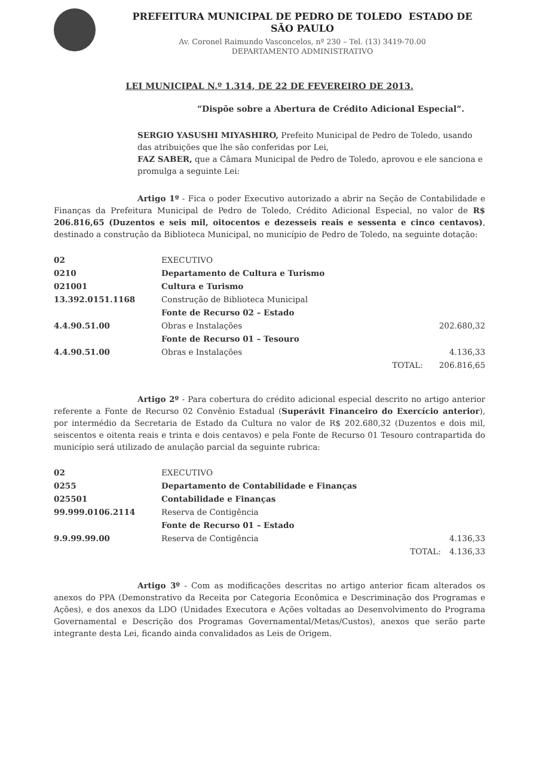PREFEITURA MUNICIPAL DE PEDRO DE TOLEDO ESTADO DE SÃO PAULO
Av. Coronel Raimundo Vasconcelos, nº 230 – Tel. (13) 3419-70.00
DEPARTAMENTO ADMINISTRATIVO
LEI MUNICIPAL N.º 1.314, DE 22 DE FEVEREIRO DE 2013.
“Dispõe sobre a Abertura de Crédito Adicional Especial”.
SERGIO YASUSHI MIYASHIRO, Prefeito Municipal de Pedro de Toledo, usando das atribuições que lhe são conferidas por Lei,
FAZ SABER, que a Câmara Municipal de Pedro de Toledo, aprovou e ele sanciona e promulga a seguinte Lei:
Artigo 1º - Fica o poder Executivo autorizado a abrir na Seção de Contabilidade e Finanças da Prefeitura Municipal de Pedro de Toledo, Crédito Adicional Especial, no valor de R$ 206.816,65 (Duzentos e seis mil, oitocentos e dezesseis reais e sessenta e cinco centavos), destinado a construção da Biblioteca Municipal, no município de Pedro de Toledo, na seguinte dotação:
| 02 | EXECUTIVO | | |
| 0210 | Departamento de Cultura e Turismo | | |
| 021001 | Cultura e Turismo | | |
| 13.392.0151.1168 | Construção de Biblioteca Municipal | | |
| | Fonte de Recurso 02 – Estado | | |
| 4.4.90.51.00 | Obras e Instalações | | 202.680,32 |
| | Fonte de Recurso 01 – Tesouro | | |
| 4.4.90.51.00 | Obras e Instalações | | 4.136,33 |
| | | TOTAL: | 206.816,65 |
Artigo 2º - Para cobertura do crédito adicional especial descrito no artigo anterior referente a Fonte de Recurso 02 Convênio Estadual (Superávit Financeiro do Exercício anterior), por intermédio da Secretaria de Estado da Cultura no valor de R$ 202.680,32 (Duzentos e dois mil, seiscentos e oitenta reais e trinta e dois centavos) e pela Fonte de Recurso 01 Tesouro contrapartida do município será utilizado de anulação parcial da seguinte rubrica:
| 02 | EXECUTIVO | | |
| 0255 | Departamento de Contabilidade e Finanças | | |
| 025501 | Contabilidade e Finanças | | |
| 99.999.0106.2114 | Reserva de Contigência | | |
| | Fonte de Recurso 01 – Estado | | |
| 9.9.99.99.00 | Reserva de Contigência | | 4.136,33 |
| | | TOTAL: | 4.136,33 |
Artigo 3º - Com as modificações descritas no artigo anterior ficam alterados os anexos do PPA (Demonstrativo da Receita por Categoria Econômica e Descriminação dos Programas e Ações), e dos anexos da LDO (Unidades Executora e Ações voltadas ao Desenvolvimento do Programa Governamental e Descrição dos Programas Governamental/Metas/Custos), anexos que serão parte integrante desta Lei, ficando ainda convalidados as Leis de Origem.